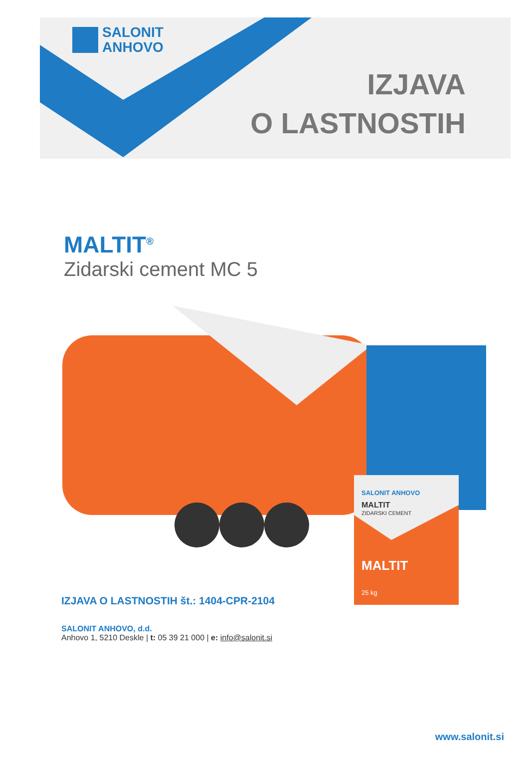SALONIT
ANHOVO
IZJAVA
O LASTNOSTIH
MALTIT<sup>®</sup>
Zidarski cement MC 5
SALONIT ANHOVO
MALTIT
ZIDARSKI CEMENT
MALTIT
25 kg
IZJAVA O LASTNOSTIH št.: 1404-CPR-2104
SALONIT ANHOVO, d.d.
Anhovo 1, 5210 Deskle | t: 05 39 21 000 | e: info@salonit.si
www.salonit.si